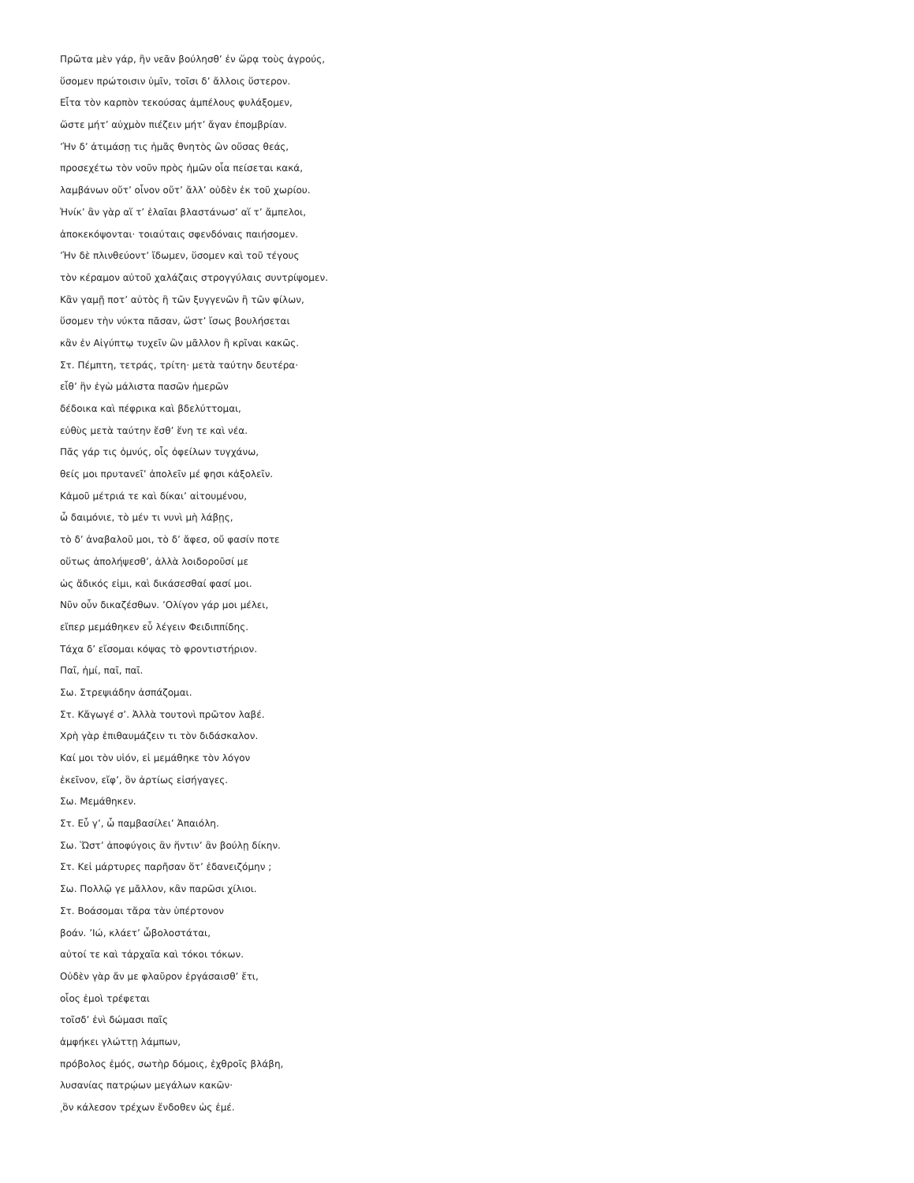Πρῶτα μὲν γάρ, ἢν νεᾶν βούλησθ’ ἐν ὥρᾳ τοὺς ἀγρούς,
ὕσομεν πρώτοισιν ὑμῖν, τοῖσι δ’ ἄλλοις ὕστερον.
Εἶτα τὸν καρπὸν τεκούσας ἀμπέλους φυλάξομεν,
ὥστε μήτ’ αὐχμὸν πιέζειν μήτ’ ἄγαν ἐπομβρίαν.
’Ἠν δ’ ἀτιμάσῃ τις ἡμᾶς θνητὸς ὢν οὔσας θεάς,
προσεχέτω τὸν νοῦν πρὸς ἡμῶν οἷα πείσεται κακά,
λαμβάνων οὔτ’ οἶνον οὔτ’ ἄλλ’ οὐδὲν ἐκ τοῦ χωρίου.
Ἡνίκ’ ἂν γὰρ αἵ τ’ ἐλαῖαι βλαστάνωσ’ αἵ τ’ ἄμπελοι,
ἀποκεκόψονται· τοιαύταις σφενδόναις παιήσομεν.
’Ἠν δὲ πλινθεύοντ’ ἴδωμεν, ὕσομεν καὶ τοῦ τέγους
τὸν κέραμον αὐτοῦ χαλάζαις στρογγύλαις συντρίψομεν.
Κἂν γαμῇ ποτ’ αὐτὸς ἢ τῶν ξυγγενῶν ἢ τῶν φίλων,
ὕσομεν τὴν νύκτα πᾶσαν, ὥστ’ ἴσως βουλήσεται
κἂν ἐν Αἰγύπτῳ τυχεῖν ὢν μᾶλλον ἢ κρῖναι κακῶς.
Στ. Πέμπτη, τετράς, τρίτη· μετὰ ταύτην δευτέρα·
εἶθ’ ἣν ἐγὼ μάλιστα πασῶν ἡμερῶν
δέδοικα καὶ πέφρικα καὶ βδελύττομαι,
εὐθὺς μετὰ ταύτην ἔσθ’ ἕνη τε καὶ νέα.
Πᾶς γάρ τις ὀμνύς, οἷς ὀφείλων τυγχάνω,
θείς μοι πρυτανεῖ’ ἀπολεῖν μέ φησι κἀξολεῖν.
Κἀμοῦ μέτριά τε καὶ δίκαι’ αἰτουμένου,
ὦ δαιμόνιε, τὸ μέν τι νυνὶ μὴ λάβῃς,
τὸ δ’ ἀναβαλοῦ μοι, τὸ δ’ ἄφεσ, οὔ φασίν ποτε
οὕτως ἀπολήψεσθ’, ἀλλὰ λοιδοροῦσί με
ὡς ἄδικός εἰμι, καὶ δικάσεσθαί φασί μοι.
Νῦν οὖν δικαζέσθων. ’Ολίγον γάρ μοι μέλει,
εἴπερ μεμάθηκεν εὖ λέγειν Φειδιππίδης.
Τάχα δ’ εἴσομαι κόψας τὸ φροντιστήριον.
Παῖ, ἠμί, παῖ, παῖ.
Σω. Στρεψιάδην ἀσπάζομαι.
Στ. Κἄγωγέ σ’. Ἀλλὰ τουτονὶ πρῶτον λαβέ.
Χρὴ γὰρ ἐπιθαυμάζειν τι τὸν διδάσκαλον.
Καί μοι τὸν υἱόν, εἰ μεμάθηκε τὸν λόγον
ἐκεῖνον, εἴφ’, ὃν ἀρτίως εἰσήγαγες.
Σω. Μεμάθηκεν.
Στ. Εὖ γ’, ὦ παμβασίλει’ Ἀπαιόλη.
Σω. Ὥστ’ ἀποφύγοις ἂν ἥντιν’ ἂν βούλῃ δίκην.
Στ. Κεἰ μάρτυρες παρῆσαν ὅτ’ ἐδανειζόμην ;
Σω. Πολλῷ γε μᾶλλον, κἂν παρῶσι χίλιοι.
Στ. Βοάσομαι τἄρα τὰν ὑπέρτονον
βοάν. ’Ιώ, κλάετ’ ὦβολοστάται,
αὐτοί τε καὶ τἀρχαῖα καὶ τόκοι τόκων.
Οὐδὲν γὰρ ἄν με φλαῦρον ἐργάσαισθ’ ἔτι,
οἷος ἐμοὶ τρέφεται
τοῖσδ’ ἐνὶ δώμασι παῖς
ἀμφήκει γλώττῃ λάμπων,
πρόβολος ἐμός, σωτὴρ δόμοις, ἐχθροῖς βλάβη,
λυσανίας πατρῴων μεγάλων κακῶν·
͵ὃν κάλεσον τρέχων ἔνδοθεν ὡς ἐμέ.